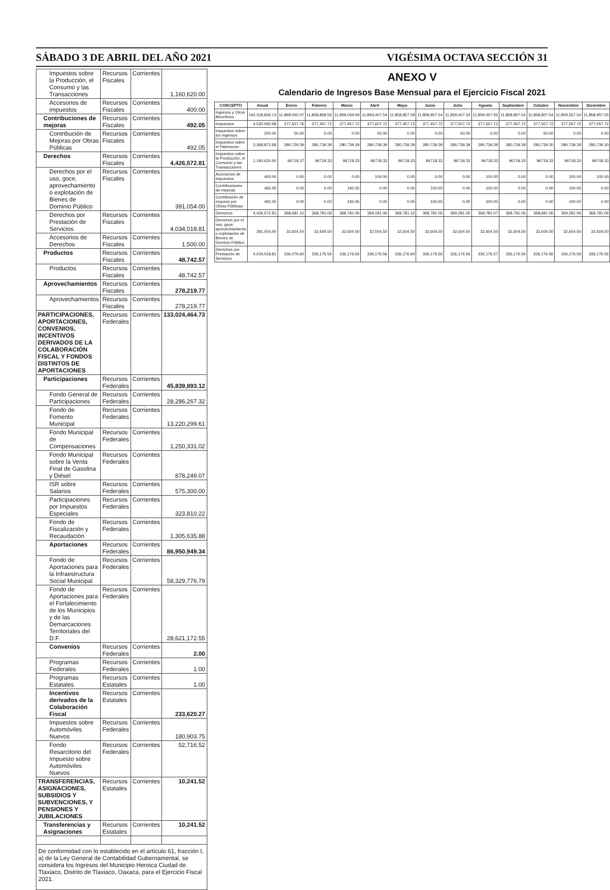SÁBADO 3 DE ABRIL DEL AÑO 2021 VIGÉSIMA OCTAVA SECCIÓN 31
| Impuestos sobre la Producción, el Consumo y las Transacciones | Recursos Fiscales | Corrientes | 1,160,620.00 |
| Accesorios de impuestos | Recursos Fiscales | Corrientes | 400.00 |
| Contribuciones de mejoras | Recursos Fiscales | Corrientes | 492.05 |
| Contribución de Mejoras por Obras Públicas | Recursos Fiscales | Corrientes | 492.05 |
| Derechos | Recursos Fiscales | Corrientes | 4,426,572.81 |
| Derechos por el uso, goce, aprovechamiento o explotación de Bienes de Dominio Público | Recursos Fiscales | Corrientes | 391,054.00 |
| Derechos por Prestación de Servicios | Recursos Fiscales | Corrientes | 4,034,018.81 |
| Accesorios de Derechos | Recursos Fiscales | Corrientes | 1,500.00 |
| Productos | Recursos Fiscales | Corrientes | 48,742.57 |
| Productos | Recursos Fiscales | Corrientes | 48,742.57 |
| Aprovechamientos | Recursos Fiscales | Corrientes | 278,219.77 |
| Aprovechamientos | Recursos Fiscales | Corrientes | 278,219.77 |
| PARTICIPACIONES, APORTACIONES, CONVENIOS, INCENTIVOS DERIVADOS DE LA COLABORACIÓN FISCAL Y FONDOS DISTINTOS DE APORTACIONES | Recursos Federales | Corrientes | 133,024,464.73 |
| Participaciones | Recursos Federales | Corrientes | 45,839,893.12 |
| Fondo General de Participaciones | Recursos Federales | Corrientes | 28,286,267.32 |
| Fondo de Fomento Municipal | Recursos Federales | Corrientes | 13,220,299.61 |
| Fondo Municipal de Compensaciones | Recursos Federales | Corrientes | 1,250,331.02 |
| Fondo Municipal sobre la Venta Final de Gasolina y Diésel | Recursos Federales | Corrientes | 878,249.07 |
| ISR sobre Salarios | Recursos Federales | Corrientes | 575,300.00 |
| Participaciones por Impuestos Especiales | Recursos Federales | Corrientes | 323,810.22 |
| Fondo de Fiscalización y Recaudación | Recursos Federales | Corrientes | 1,305,635.88 |
| Aportaciones | Recursos Federales | Corrientes | 86,950,949.34 |
| Fondo de Aportaciones para la Infraestructura Social Municipal | Recursos Federales | Corrientes | 58,329,776.79 |
| Fondo de Aportaciones para el Fortalecimiento de los Municipios y de las Demarcaciones Territoriales del D.F. | Recursos Federales | Corrientes | 28,621,172.55 |
| Convenios | Recursos Federales | Corrientes | 2.00 |
| Programas Federales | Recursos Federales | Corrientes | 1.00 |
| Programas Estatales | Recursos Estatales | Corrientes | 1.00 |
| Incentivos derivados de la Colaboración Fiscal | Recursos Estatales | Corrientes | 233,620.27 |
| Impuestos sobre Automóviles Nuevos | Recursos Federales | Corrientes | 180,903.75 |
| Fondo Resarcitorio del Impuesto sobre Automóviles Nuevos | Recursos Federales | Corrientes | 52,716.52 |
| TRANSFERENCIAS, ASIGNACIONES, SUBSIDIOS Y SUBVENCIONES, Y PENSIONES Y JUBILACIONES | Recursos Estatales | Corrientes | 10,241.52 |
| Transferencias y Asignaciones | Recursos Estatales | Corrientes | 10,241.52 |
De conformidad con lo establecido en el artículo 61, fracción I, a) de la Ley General de Contabilidad Gubernamental, se considera los Ingresos del Municipio Heroica Ciudad de Tlaxiaco, Distrito de Tlaxiaco, Oaxaca, para el Ejercicio Fiscal 2021.
ANEXO V
Calendario de Ingresos Base Mensual para el Ejercicio Fiscal 2021
| CONCEPTO | Anual | Enero | Febrero | Marzo | Abril | Mayo | Junio | Julio | Agosto | Septiembre | Octubre | Noviembre | Diciembre |
| --- | --- | --- | --- | --- | --- | --- | --- | --- | --- | --- | --- | --- | --- |
| Ingresos y Otros Beneficios | 142,318,826.13 | 11,869,050.07 | 11,858,858.55 | 11,859,049.69 | 11,859,407.54 | 11,858,857.58 | 11,858,957.54 | 11,859,407.54 | 11,859,057.55 | 11,858,857.54 | 11,858,807.54 | 11,859,557.54 | 11,858,957.55 |
| Impuestos | 4,530,092.68 | 377,507.76 | 377,457.72 | 377,457.72 | 377,607.72 | 377,457.72 | 377,457.72 | 377,507.72 | 377,557.72 | 377,457.72 | 377,507.72 | 377,557.72 | 377,557.72 |
| Impuestos sobre los Ingresos | 200.00 | 50.00 | 0.00 | 0.00 | 50.00 | 0.00 | 0.00 | 50.00 | 0.00 | 0.00 | 50.00 | 0.00 | 0.00 |
| Impuestos sobre el Patrimonio | 3,368,872.68 | 280,739.39 | 280,739.39 | 280,739.39 | 280,739.39 | 280,739.39 | 280,739.39 | 280,739.39 | 280,739.39 | 280,739.39 | 280,739.30 | 280,739.39 | 280,739.30 |
| Impuestos sobre la Producción, el Consumo y las Transacciones | 1,160,620.00 | 96718.37 | 96718.33 | 96718.33 | 96718.33 | 96718.33 | 96718.33 | 96718.33 | 96718.33 | 96718.33 | 96718.33 | 96718.33 | 96718.33 |
| Accesorios de impuestos | 400.00 | 0.00 | 0.00 | 0.00 | 100.00 | 0.00 | 0.00 | 0.00 | 100.00 | 0.00 | 0.00 | 100.00 | 100.00 |
| Contribuciones de mejoras | 492.05 | 0.00 | 0.00 | 192.05 | 0.00 | 0.00 | 100.00 | 0.00 | 100.00 | 0.00 | 0.00 | 100.00 | 0.00 |
| Contribución de mejoras por Obras Públicas | 492.05 | 0.00 | 0.00 | 192.05 | 0.00 | 0.00 | 100.00 | 0.00 | 100.00 | 0.00 | 0.00 | 100.00 | 0.00 |
| Derechos | 4,426,572.81 | 368,681.10 | 368,781.06 | 368,781.06 | 369,181.06 | 368,781.10 | 368,781.06 | 369,281.06 | 368,781.07 | 368,781.06 | 368,681.06 | 369,281.06 | 368,781.06 |
| Derechos por el uso, goce, aprovechamiento o explotación de Bienes de Dominio Público | 391,054.00 | 32,604.50 | 32,604.50 | 32,604.50 | 32,504.50 | 32,604.50 | 32,604.50 | 32,604.50 | 32,604.50 | 32,604.50 | 32,504.50 | 32,604.50 | 32,604.50 |
| Derechos por Prestación de Servicios | 4,034,018.81 | 336,076.60 | 336,176.56 | 336,176.56 | 336,176.56 | 336,176.60 | 336,176.56 | 336,176.56 | 336,176.57 | 336,176.56 | 336,176.56 | 336,176.56 | 336,176.56 |